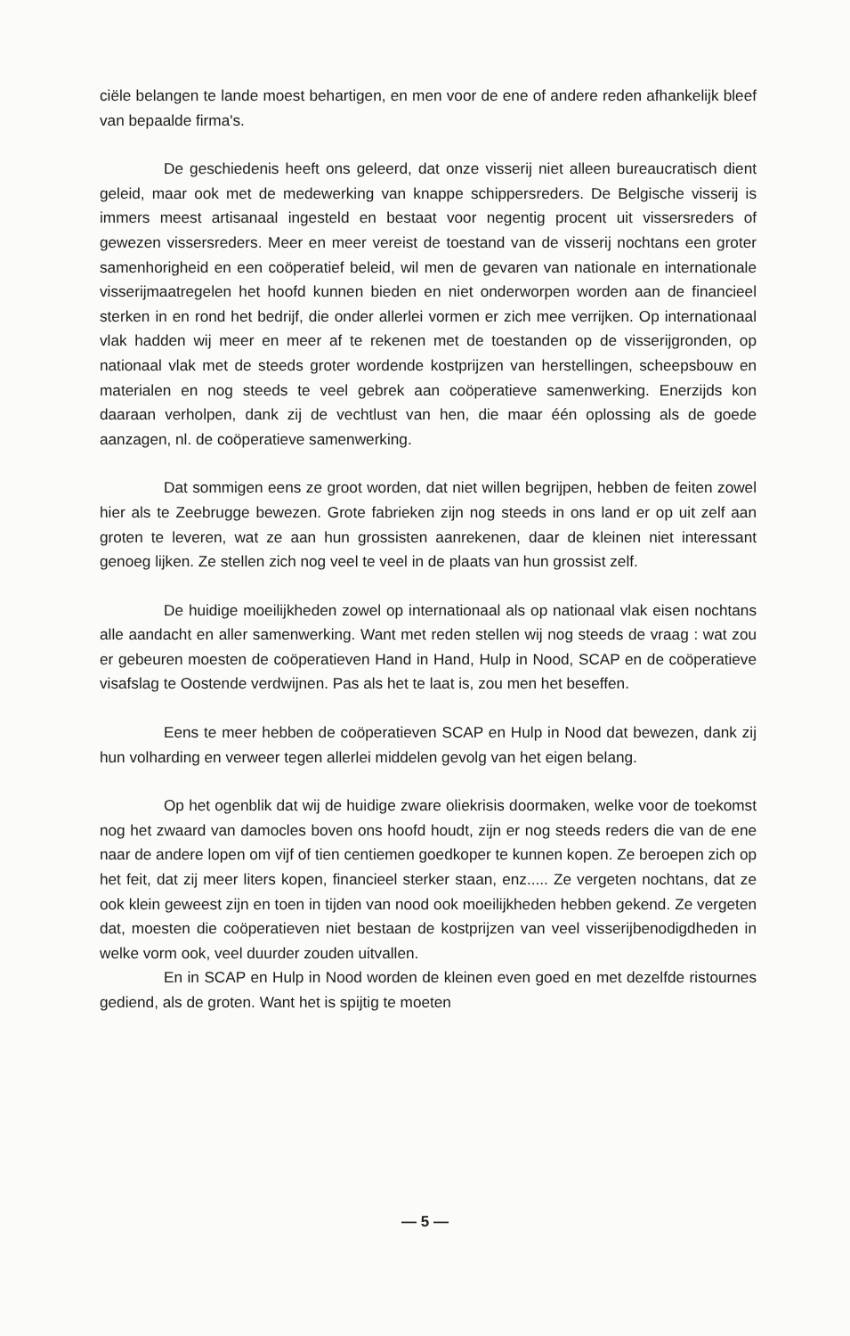ciële belangen te lande moest behartigen, en men voor de ene of andere reden afhankelijk bleef van bepaalde firma's.
De geschiedenis heeft ons geleerd, dat onze visserij niet alleen bureaucratisch dient geleid, maar ook met de medewerking van knappe schippersreders. De Belgische visserij is immers meest artisanaal ingesteld en bestaat voor negentig procent uit vissersreders of gewezen vissersreders. Meer en meer vereist de toestand van de visserij nochtans een groter samenhorigheid en een coöperatief beleid, wil men de gevaren van nationale en internationale visserijmaatregelen het hoofd kunnen bieden en niet onderworpen worden aan de financieel sterken in en rond het bedrijf, die onder allerlei vormen er zich mee verrijken. Op internationaal vlak hadden wij meer en meer af te rekenen met de toestanden op de visserijgronden, op nationaal vlak met de steeds groter wordende kostprijzen van herstellingen, scheepsbouw en materialen en nog steeds te veel gebrek aan coöperatieve samenwerking. Enerzijds kon daaraan verholpen, dank zij de vechtlust van hen, die maar één oplossing als de goede aanzagen, nl. de coöperatieve samenwerking.
Dat sommigen eens ze groot worden, dat niet willen begrijpen, hebben de feiten zowel hier als te Zeebrugge bewezen. Grote fabrieken zijn nog steeds in ons land er op uit zelf aan groten te leveren, wat ze aan hun grossisten aanrekenen, daar de kleinen niet interessant genoeg lijken. Ze stellen zich nog veel te veel in de plaats van hun grossist zelf.
De huidige moeilijkheden zowel op internationaal als op nationaal vlak eisen nochtans alle aandacht en aller samenwerking. Want met reden stellen wij nog steeds de vraag : wat zou er gebeuren moesten de coöperatieven Hand in Hand, Hulp in Nood, SCAP en de coöperatieve visafslag te Oostende verdwijnen. Pas als het te laat is, zou men het beseffen.
Eens te meer hebben de coöperatieven SCAP en Hulp in Nood dat bewezen, dank zij hun volharding en verweer tegen allerlei middelen gevolg van het eigen belang.
Op het ogenblik dat wij de huidige zware oliekrisis doormaken, welke voor de toekomst nog het zwaard van damocles boven ons hoofd houdt, zijn er nog steeds reders die van de ene naar de andere lopen om vijf of tien centiemen goedkoper te kunnen kopen. Ze beroepen zich op het feit, dat zij meer liters kopen, financieel sterker staan, enz..... Ze vergeten nochtans, dat ze ook klein geweest zijn en toen in tijden van nood ook moeilijkheden hebben gekend. Ze vergeten dat, moesten die coöperatieven niet bestaan de kostprijzen van veel visserijbenodigdheden in welke vorm ook, veel duurder zouden uitvallen.
En in SCAP en Hulp in Nood worden de kleinen even goed en met dezelfde ristournes gediend, als de groten. Want het is spijtig te moeten
— 5 —